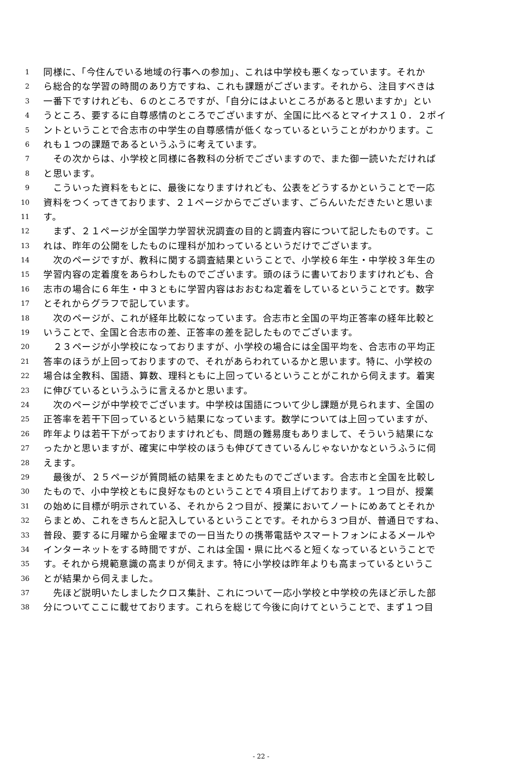1 同様に、「今住んでいる地域の行事への参加」、これは中学校も悪くなっています。それか
2 ら総合的な学習の時間のあり方ですね、これも課題がございます。それから、注目すべきは
3 一番下ですけれども、６のところですが、「自分にはよいところがあると思いますか」とい
4 うところ、要するに自尊感情のところでございますが、全国に比べるとマイナス１０．２ポイ
5 ントということで合志市の中学生の自尊感情が低くなっているということがわかります。こ
6 れも１つの課題であるというふうに考えています。
7　その次からは、小学校と同様に各教科の分析でございますので、また御一読いただければ
8 と思います。
9　こういった資料をもとに、最後になりますけれども、公表をどうするかということで一応
10 資料をつくってきております、２１ページからでございます、ごらんいただきたいと思いま
11 す。
12　まず、２１ページが全国学力学習状況調査の目的と調査内容について記したものです。こ
13 れは、昨年の公開をしたものに理科が加わっているというだけでございます。
14　次のページですが、教科に関する調査結果ということで、小学校６年生・中学校３年生の
15 学習内容の定着度をあらわしたものでございます。頭のほうに書いておりますけれども、合
16 志市の場合に６年生・中３ともに学習内容はおおむね定着をしているということです。数字
17 とそれからグラフで記しています。
18　次のページが、これが経年比較になっています。合志市と全国の平均正答率の経年比較と
19 いうことで、全国と合志市の差、正答率の差を記したものでございます。
20　２３ページが小学校になっておりますが、小学校の場合には全国平均を、合志市の平均正
21 答率のほうが上回っておりますので、それがあらわれているかと思います。特に、小学校の
22 場合は全教科、国語、算数、理科ともに上回っているということがこれから伺えます。着実
23 に伸びているというふうに言えるかと思います。
24　次のページが中学校でございます。中学校は国語について少し課題が見られます、全国の
25 正答率を若干下回っているという結果になっています。数学については上回っていますが、
26 昨年よりは若干下がっておりますけれども、問題の難易度もありまして、そういう結果にな
27 ったかと思いますが、確実に中学校のほうも伸びてきているんじゃないかなというふうに伺
28 えます。
29　最後が、２５ページが質問紙の結果をまとめたものでございます。合志市と全国を比較し
30 たもので、小中学校ともに良好なものということで４項目上げております。１つ目が、授業
31 の始めに目標が明示されている、それから２つ目が、授業においてノートにめあてとそれか
32 らまとめ、これをきちんと記入しているということです。それから３つ目が、普通日ですね、
33 普段、要するに月曜から金曜までの一日当たりの携帯電話やスマートフォンによるメールや
34 インターネットをする時間ですが、これは全国・県に比べると短くなっているということで
35 す。それから規範意識の高まりが伺えます。特に小学校は昨年よりも高まっているというこ
36 とが結果から伺えました。
37　先ほど説明いたしましたクロス集計、これについて一応小学校と中学校の先ほど示した部
38 分についてここに載せております。これらを総じて今後に向けてということで、まず１つ目
- 22 -